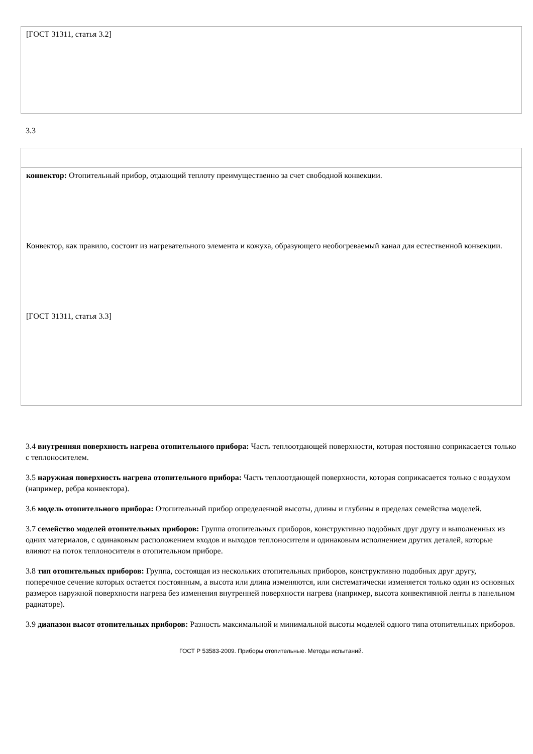| [ГОСТ 31311, статья 3.2] |
3.3
| конвектор: Отопительный прибор, отдающий теплоту преимущественно за счет свободной конвекции. Конвектор, как правило, состоит из нагревательного элемента и кожуха, образующего необогреваемый канал для естественной конвекции. [ГОСТ 31311, статья 3.3] |
3.4 внутренняя поверхность нагрева отопительного прибора: Часть теплоотдающей поверхности, которая постоянно соприкасается только с теплоносителем.
3.5 наружная поверхность нагрева отопительного прибора: Часть теплоотдающей поверхности, которая соприкасается только с воздухом (например, ребра конвектора).
3.6 модель отопительного прибора: Отопительный прибор определенной высоты, длины и глубины в пределах семейства моделей.
3.7 семейство моделей отопительных приборов: Группа отопительных приборов, конструктивно подобных друг другу и выполненных из одних материалов, с одинаковым расположением входов и выходов теплоносителя и одинаковым исполнением других деталей, которые влияют на поток теплоносителя в отопительном приборе.
3.8 тип отопительных приборов: Группа, состоящая из нескольких отопительных приборов, конструктивно подобных друг другу, поперечное сечение которых остается постоянным, а высота или длина изменяются, или систематически изменяется только один из основных размеров наружной поверхности нагрева без изменения внутренней поверхности нагрева (например, высота конвективной ленты в панельном радиаторе).
3.9 диапазон высот отопительных приборов: Разность максимальной и минимальной высоты моделей одного типа отопительных приборов.
ГОСТ Р 53583-2009. Приборы отопительные. Методы испытаний.